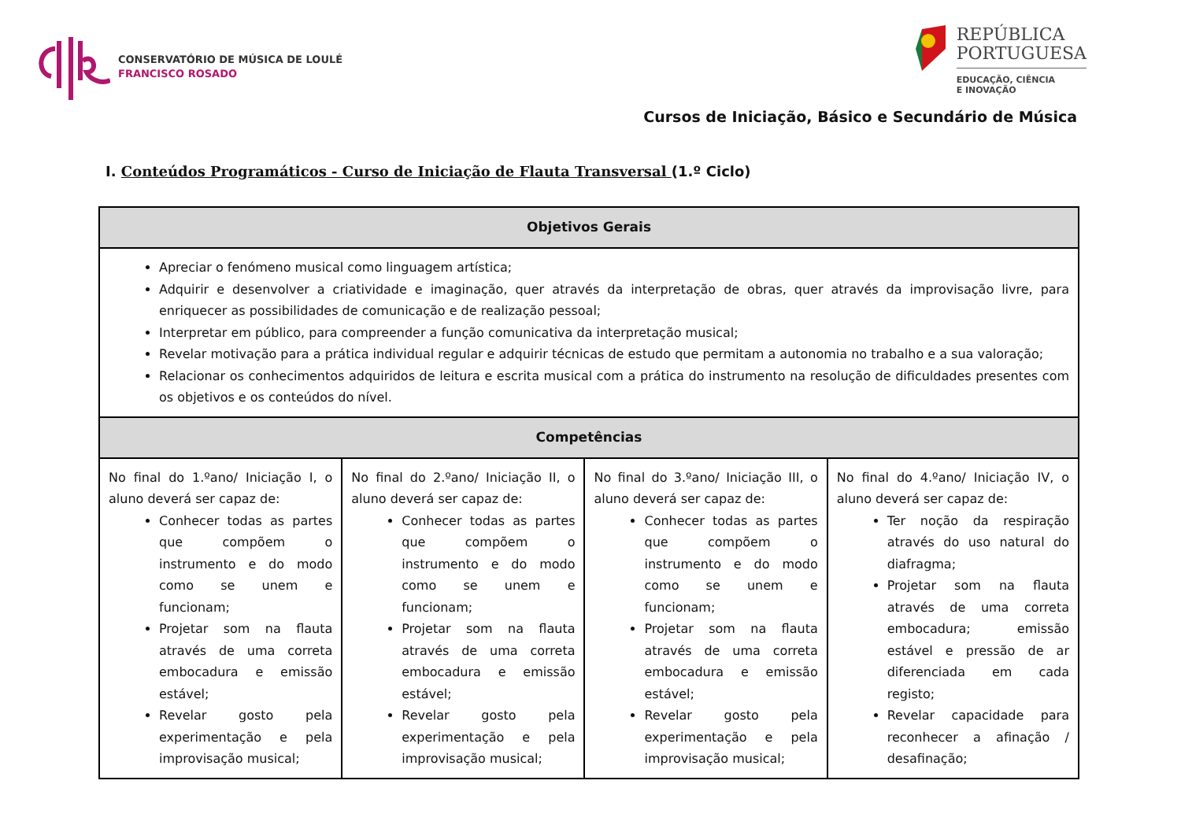CONSERVATÓRIO DE MÚSICA DE LOULÉ
FRANCISCO ROSADO
REPÚBLICA
PORTUGUESA
EDUCAÇÃO, CIÊNCIA
E INOVAÇÃO
Cursos de Iniciação, Básico e Secundário de Música
I. Conteúdos Programáticos - Curso de Iniciação de Flauta Transversal (1.º Ciclo)
| Objetivos Gerais | | | |
| --- | --- | --- | --- |
| Apreciar o fenómeno musical como linguagem artística; Adquirir e desenvolver a criatividade e imaginação, quer através da interpretação de obras, quer através da improvisação livre, para enriquecer as possibilidades de comunicação e de realização pessoal; Interpretar em público, para compreender a função comunicativa da interpretação musical; Revelar motivação para a prática individual regular e adquirir técnicas de estudo que permitam a autonomia no trabalho e a sua valoração; Relacionar os conhecimentos adquiridos de leitura e escrita musical com a prática do instrumento na resolução de dificuldades presentes com os objetivos e os conteúdos do nível. | | | |
| Competências | | | |
| No final do 1.ºano/ Iniciação I, o aluno deverá ser capaz de: Conhecer todas as partes que compõem o instrumento e do modo como se unem e funcionam; Projetar som na flauta através de uma correta embocadura e emissão estável; Revelar gosto pela experimentação e pela improvisação musical; | No final do 2.ºano/ Iniciação II, o aluno deverá ser capaz de: Conhecer todas as partes que compõem o instrumento e do modo como se unem e funcionam; Projetar som na flauta através de uma correta embocadura e emissão estável; Revelar gosto pela experimentação e pela improvisação musical; | No final do 3.ºano/ Iniciação III, o aluno deverá ser capaz de: Conhecer todas as partes que compõem o instrumento e do modo como se unem e funcionam; Projetar som na flauta através de uma correta embocadura e emissão estável; Revelar gosto pela experimentação e pela improvisação musical; | No final do 4.ºano/ Iniciação IV, o aluno deverá ser capaz de: Ter noção da respiração através do uso natural do diafragma; Projetar som na flauta através de uma correta embocadura; emissão estável e pressão de ar diferenciada em cada registo; Revelar capacidade para reconhecer a afinação / desafinação; |